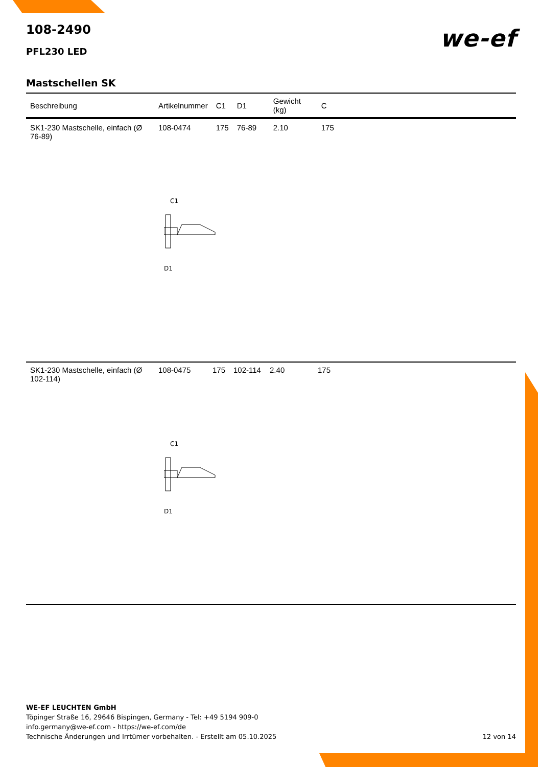108-2490
PFL230 LED
we-ef
Mastschellen SK
| Beschreibung | Artikelnummer | C1 | D1 | Gewicht (kg) | C |
| --- | --- | --- | --- | --- | --- |
| SK1-230 Mastschelle, einfach (Ø 76-89) | 108-0474 | 175 | 76-89 | 2.10 | 175 |
C1
D1
| SK1-230 Mastschelle, einfach (Ø 102-114) | 108-0475 | 175 | 102-114 | 2.40 | 175 |
C1
D1
WE-EF LEUCHTEN GmbH
Töpinger Straße 16, 29646 Bispingen, Germany - Tel: +49 5194 909-0
info.germany@we-ef.com - https://we-ef.com/de
Technische Änderungen und Irrtümer vorbehalten. - Erstellt am 05.10.2025
12 von 14